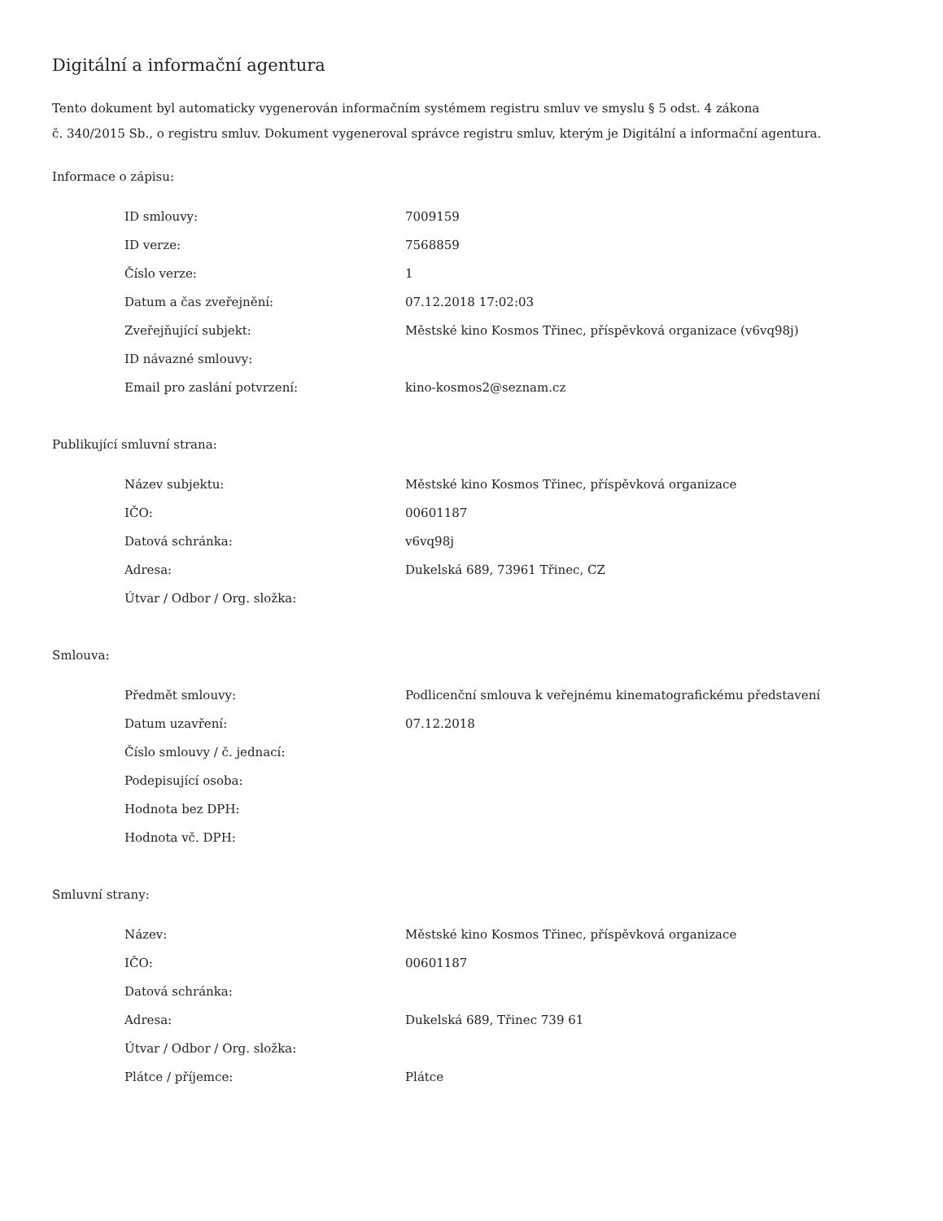Digitální a informační agentura
Tento dokument byl automaticky vygenerován informačním systémem registru smluv ve smyslu § 5 odst. 4 zákona
č. 340/2015 Sb., o registru smluv. Dokument vygeneroval správce registru smluv, kterým je Digitální a informační agentura.
Informace o zápisu:
| ID smlouvy: | 7009159 |
| ID verze: | 7568859 |
| Číslo verze: | 1 |
| Datum a čas zveřejnění: | 07.12.2018 17:02:03 |
| Zveřejňující subjekt: | Městské kino Kosmos Třinec, příspěvková organizace (v6vq98j) |
| ID návazné smlouvy: | |
| Email pro zaslání potvrzení: | kino-kosmos2@seznam.cz |
Publikující smluvní strana:
| Název subjektu: | Městské kino Kosmos Třinec, příspěvková organizace |
| IČO: | 00601187 |
| Datová schránka: | v6vq98j |
| Adresa: | Dukelská 689, 73961 Třinec, CZ |
| Útvar / Odbor / Org. složka: | |
Smlouva:
| Předmět smlouvy: | Podlicenční smlouva k veřejnému kinematografickému představení |
| Datum uzavření: | 07.12.2018 |
| Číslo smlouvy / č. jednací: | |
| Podepisující osoba: | |
| Hodnota bez DPH: | |
| Hodnota vč. DPH: | |
Smluvní strany:
| Název: | Městské kino Kosmos Třinec, příspěvková organizace |
| IČO: | 00601187 |
| Datová schránka: | |
| Adresa: | Dukelská 689, Třinec 739 61 |
| Útvar / Odbor / Org. složka: | |
| Plátce / příjemce: | Plátce |